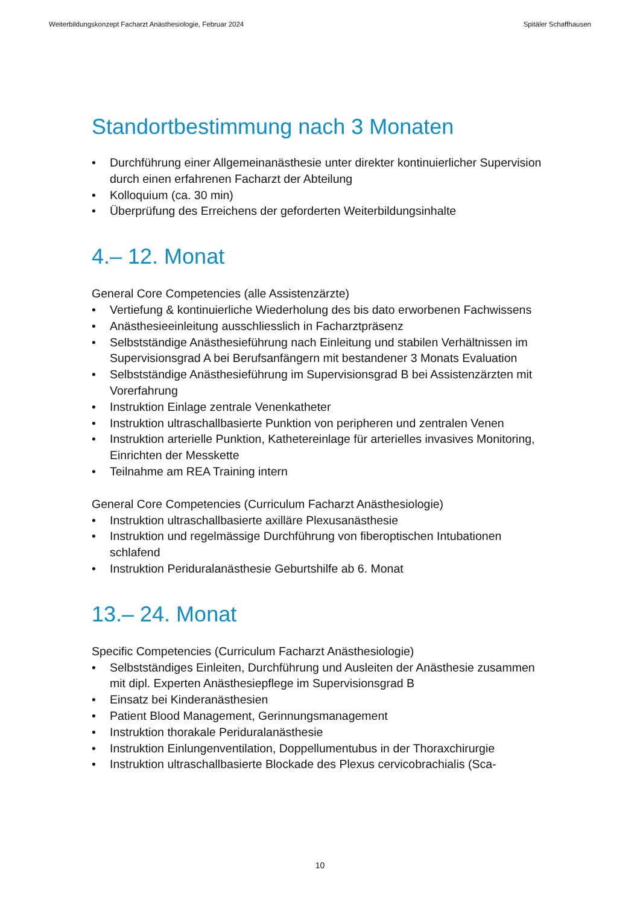Weiterbildungskonzept Facharzt Anästhesiologie, Februar 2024 Spitäler Schaffhausen
Standortbestimmung nach 3 Monaten
• Durchführung einer Allgemeinanästhesie unter direkter kontinuierlicher Supervision durch einen erfahrenen Facharzt der Abteilung
• Kolloquium (ca. 30 min)
• Überprüfung des Erreichens der geforderten Weiterbildungsinhalte
4.– 12. Monat
General Core Competencies (alle Assistenzärzte)
• Vertiefung & kontinuierliche Wiederholung des bis dato erworbenen Fachwissens
• Anästhesieeinleitung ausschliesslich in Facharztpräsenz
• Selbstständige Anästhesieführung nach Einleitung und stabilen Verhältnissen im Supervisionsgrad A bei Berufsanfängern mit bestandener 3 Monats Evaluation
• Selbstständige Anästhesieführung im Supervisionsgrad B bei Assistenzärzten mit Vorerfahrung
• Instruktion Einlage zentrale Venenkatheter
• Instruktion ultraschallbasierte Punktion von peripheren und zentralen Venen
• Instruktion arterielle Punktion, Kathetereinlage für arterielles invasives Monitoring, Einrichten der Messkette
• Teilnahme am REA Training intern
General Core Competencies (Curriculum Facharzt Anästhesiologie)
• Instruktion ultraschallbasierte axilläre Plexusanästhesie
• Instruktion und regelmässige Durchführung von fiberoptischen Intubationen schlafend
• Instruktion Periduralanästhesie Geburtshilfe ab 6. Monat
13.– 24. Monat
Specific Competencies (Curriculum Facharzt Anästhesiologie)
• Selbstständiges Einleiten, Durchführung und Ausleiten der Anästhesie zusammen mit dipl. Experten Anästhesiepflege im Supervisionsgrad B
• Einsatz bei Kinderanästhesien
• Patient Blood Management, Gerinnungsmanagement
• Instruktion thorakale Periduralanästhesie
• Instruktion Einlungenventilation, Doppellumentubus in der Thoraxchirurgie
• Instruktion ultraschallbasierte Blockade des Plexus cervicobrachialis (Sca-
10